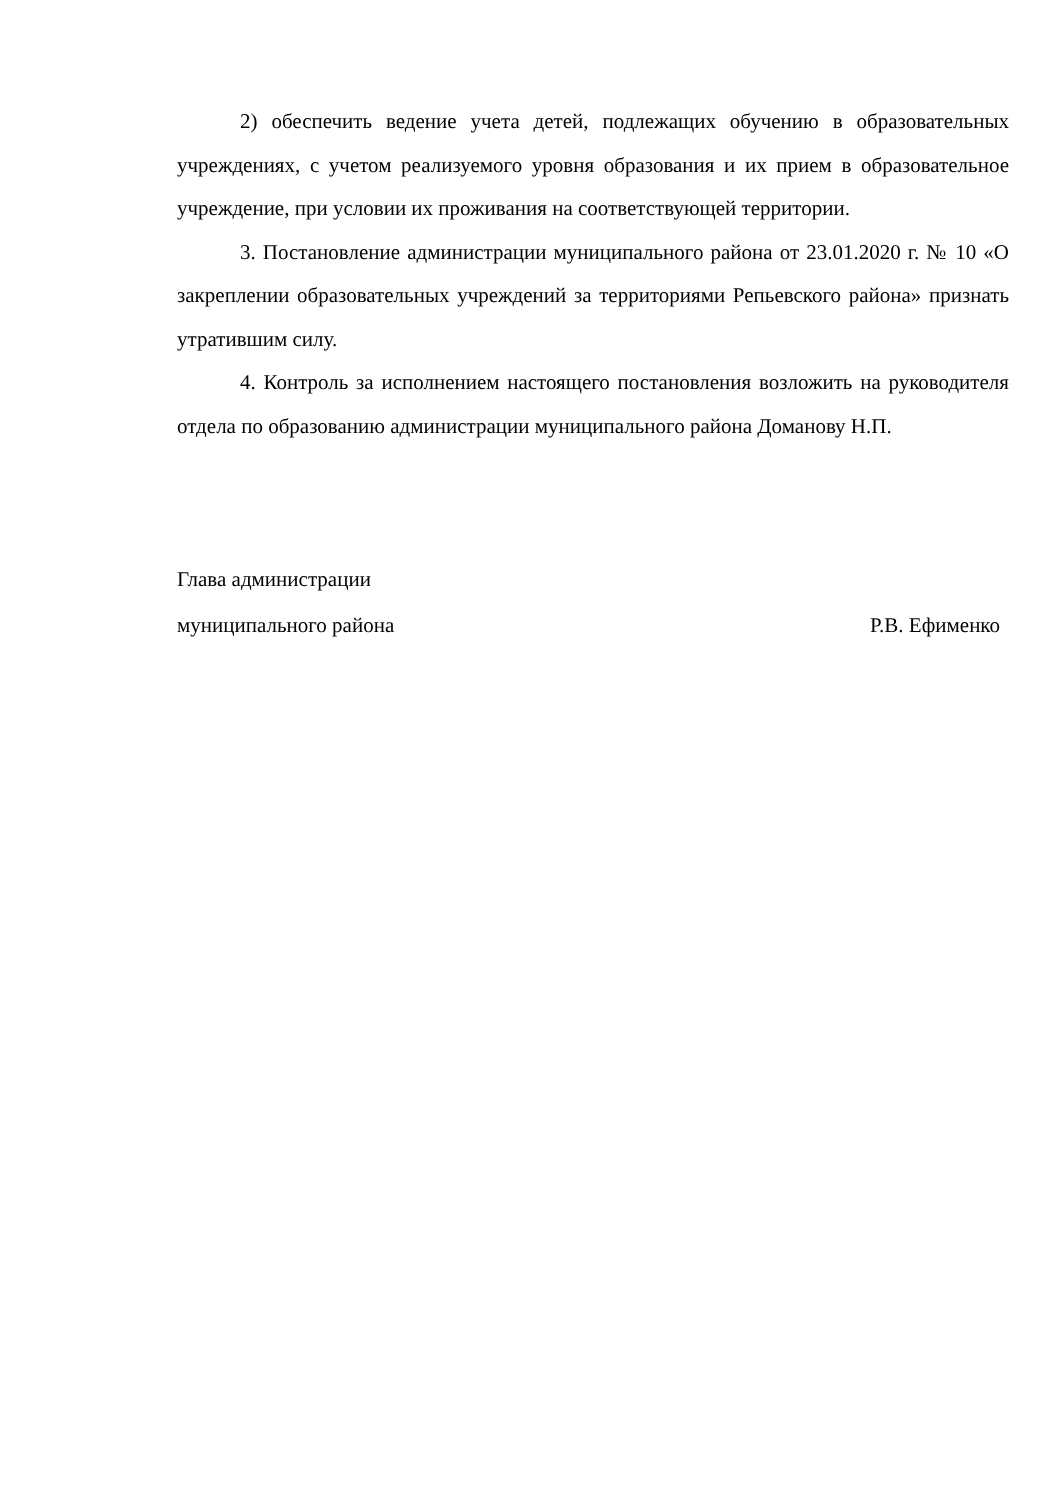2) обеспечить ведение учета детей, подлежащих обучению в образовательных учреждениях, с учетом реализуемого уровня образования и их прием в образовательное учреждение, при условии их проживания на соответствующей территории.
3. Постановление администрации муниципального района от 23.01.2020 г. № 10 «О закреплении образовательных учреждений за территориями Репьевского района» признать утратившим силу.
4. Контроль за исполнением настоящего постановления возложить на руководителя отдела по образованию администрации муниципального района Доманову Н.П.
Глава администрации
муниципального района Р.В. Ефименко